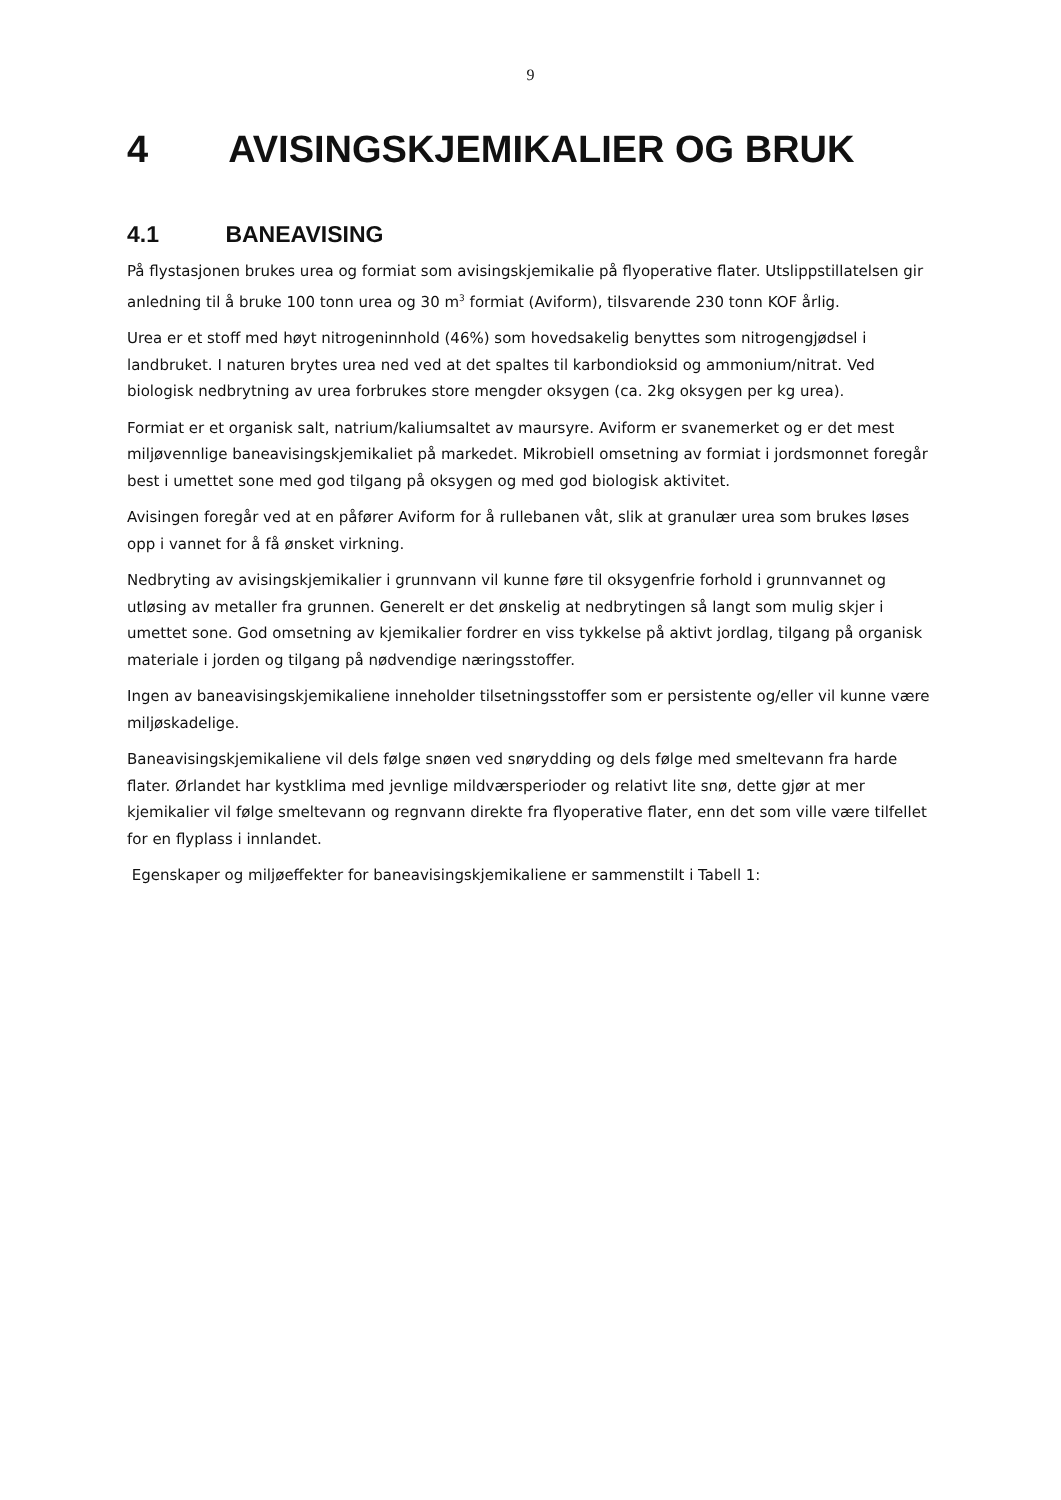9
4 AVISINGSKJEMIKALIER OG BRUK
4.1 BANEAVISING
På flystasjonen brukes urea og formiat som avisingskjemikalie på flyoperative flater. Utslippstillatelsen gir anledning til å bruke 100 tonn urea og 30 m<sup>3</sup> formiat (Aviform), tilsvarende 230 tonn KOF årlig.
Urea er et stoff med høyt nitrogeninnhold (46%) som hovedsakelig benyttes som nitrogengjødsel i landbruket. I naturen brytes urea ned ved at det spaltes til karbondioksid og ammonium/nitrat. Ved biologisk nedbrytning av urea forbrukes store mengder oksygen (ca. 2kg oksygen per kg urea).
Formiat er et organisk salt, natrium/kaliumsaltet av maursyre. Aviform er svanemerket og er det mest miljøvennlige baneavisingskjemikaliet på markedet. Mikrobiell omsetning av formiat i jordsmonnet foregår best i umettet sone med god tilgang på oksygen og med god biologisk aktivitet.
Avisingen foregår ved at en påfører Aviform for å rullebanen våt, slik at granulær urea som brukes løses opp i vannet for å få ønsket virkning.
Nedbryting av avisingskjemikalier i grunnvann vil kunne føre til oksygenfrie forhold i grunnvannet og utløsing av metaller fra grunnen. Generelt er det ønskelig at nedbrytingen så langt som mulig skjer i umettet sone. God omsetning av kjemikalier fordrer en viss tykkelse på aktivt jordlag, tilgang på organisk materiale i jorden og tilgang på nødvendige næringsstoffer.
Ingen av baneavisingskjemikaliene inneholder tilsetningsstoffer som er persistente og/eller vil kunne være miljøskadelige.
Baneavisingskjemikaliene vil dels følge snøen ved snørydding og dels følge med smeltevann fra harde flater. Ørlandet har kystklima med jevnlige mildværsperioder og relativt lite snø, dette gjør at mer kjemikalier vil følge smeltevann og regnvann direkte fra flyoperative flater, enn det som ville være tilfellet for en flyplass i innlandet.
Egenskaper og miljøeffekter for baneavisingskjemikaliene er sammenstilt i Tabell 1: